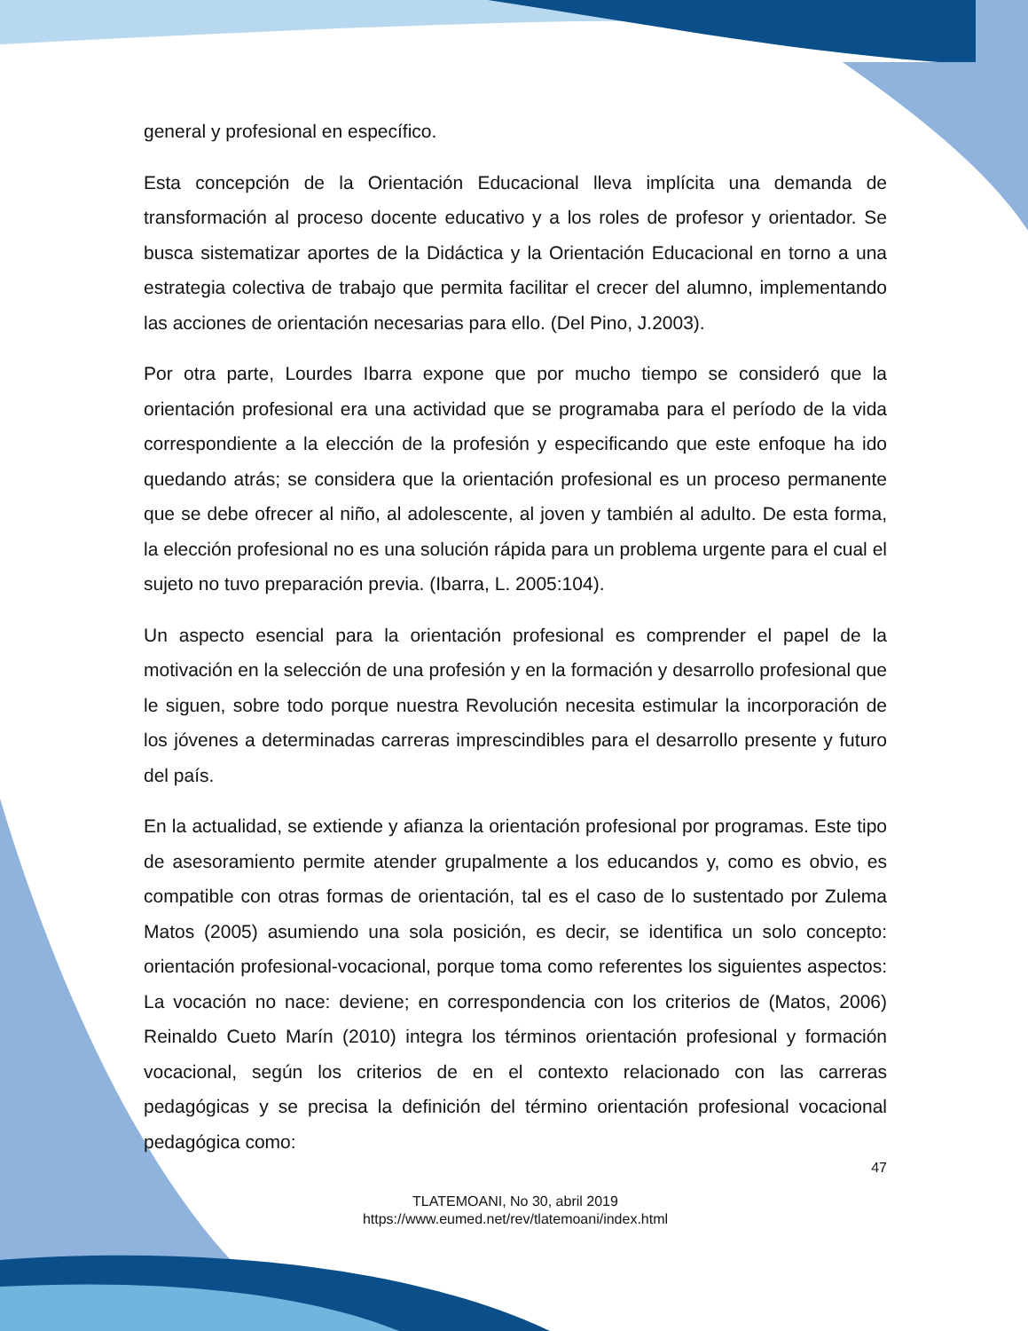general y profesional en específico.
Esta concepción de la Orientación Educacional lleva implícita una demanda de transformación al proceso docente educativo y a los roles de profesor y orientador. Se busca sistematizar aportes de la Didáctica y la Orientación Educacional en torno a una estrategia colectiva de trabajo que permita facilitar el crecer del alumno, implementando las acciones de orientación necesarias para ello. (Del Pino, J.2003).
Por otra parte, Lourdes Ibarra expone que por mucho tiempo se consideró que la orientación profesional era una actividad que se programaba para el período de la vida correspondiente a la elección de la profesión y especificando que este enfoque ha ido quedando atrás; se considera que la orientación profesional es un proceso permanente que se debe ofrecer al niño, al adolescente, al joven y también al adulto. De esta forma, la elección profesional no es una solución rápida para un problema urgente para el cual el sujeto no tuvo preparación previa. (Ibarra, L. 2005:104).
Un aspecto esencial para la orientación profesional es comprender el papel de la motivación en la selección de una profesión y en la formación y desarrollo profesional que le siguen, sobre todo porque nuestra Revolución necesita estimular la incorporación de los jóvenes a determinadas carreras imprescindibles para el desarrollo presente y futuro del país.
En la actualidad, se extiende y afianza la orientación profesional por programas. Este tipo de asesoramiento permite atender grupalmente a los educandos y, como es obvio, es compatible con otras formas de orientación, tal es el caso de lo sustentado por Zulema Matos (2005) asumiendo una sola posición, es decir, se identifica un solo concepto: orientación profesional-vocacional, porque toma como referentes los siguientes aspectos: La vocación no nace: deviene; en correspondencia con los criterios de (Matos, 2006) Reinaldo Cueto Marín (2010) integra los términos orientación profesional y formación vocacional, según los criterios de en el contexto relacionado con las carreras pedagógicas y se precisa la definición del término orientación profesional vocacional pedagógica como:
47
TLATEMOANI, No 30, abril 2019
https://www.eumed.net/rev/tlatemoani/index.html